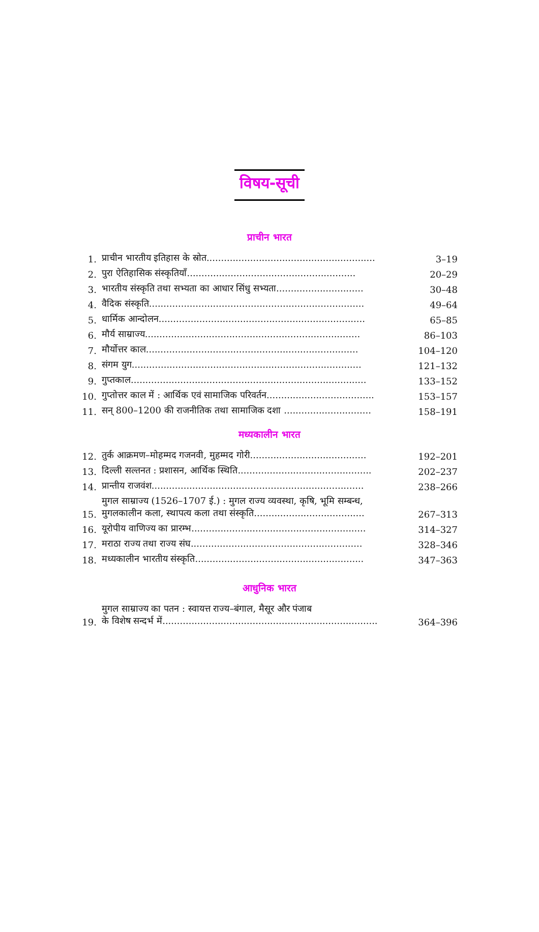विषय-सूची
प्राचीन भारत
| 1. | प्राचीन भारतीय इतिहास के स्रोत.......................................................... | 3–19 |
| 2. | पुरा ऐतिहासिक संस्कृतियाँ.......................................................... | 20–29 |
| 3. | भारतीय संस्कृति तथा सभ्यता का आधार सिंधु सभ्यता.............................. | 30–48 |
| 4. | वैदिक संस्कृति.......................................................................... | 49–64 |
| 5. | धार्मिक आन्दोलन....................................................................... | 65–85 |
| 6. | मौर्य साम्राज्य.......................................................................... | 86–103 |
| 7. | मौर्योत्तर काल......................................................................... | 104–120 |
| 8. | संगम युग............................................................................... | 121–132 |
| 9. | गुप्तकाल................................................................................. | 133–152 |
| 10. | गुप्तोत्तर काल में : आर्थिक एवं सामाजिक परिवर्तन..................................... | 153–157 |
| 11. | सन् 800–1200 की राजनीतिक तथा सामाजिक दशा .............................. | 158–191 |
मध्यकालीन भारत
| 12. | तुर्क आक्रमण–मोहम्मद गजनवी, मुहम्मद गोरी........................................ | 192–201 |
| 13. | दिल्ली सल्तनत : प्रशासन, आर्थिक स्थिति.............................................. | 202–237 |
| 14. | प्रान्तीय राजवंश......................................................................... | 238–266 |
| 15. | मुगल साम्राज्य (1526–1707 ई.) : मुगल राज्य व्यवस्था, कृषि, भूमि सम्बन्ध, मुगलकालीन कला, स्थापत्य कला तथा संस्कृति...................................... | 267–313 |
| 16. | यूरोपीय वाणिज्य का प्रारम्भ............................................................ | 314–327 |
| 17. | मराठा राज्य तथा राज्य संघ........................................................... | 328–346 |
| 18. | मध्यकालीन भारतीय संस्कृति.......................................................... | 347–363 |
आधुनिक भारत
| 19. | मुगल साम्राज्य का पतन : स्वायत्त राज्य–बंगाल, मैसूर और पंजाब के विशेष सन्दर्भ में.......................................................................... | 364–396 |